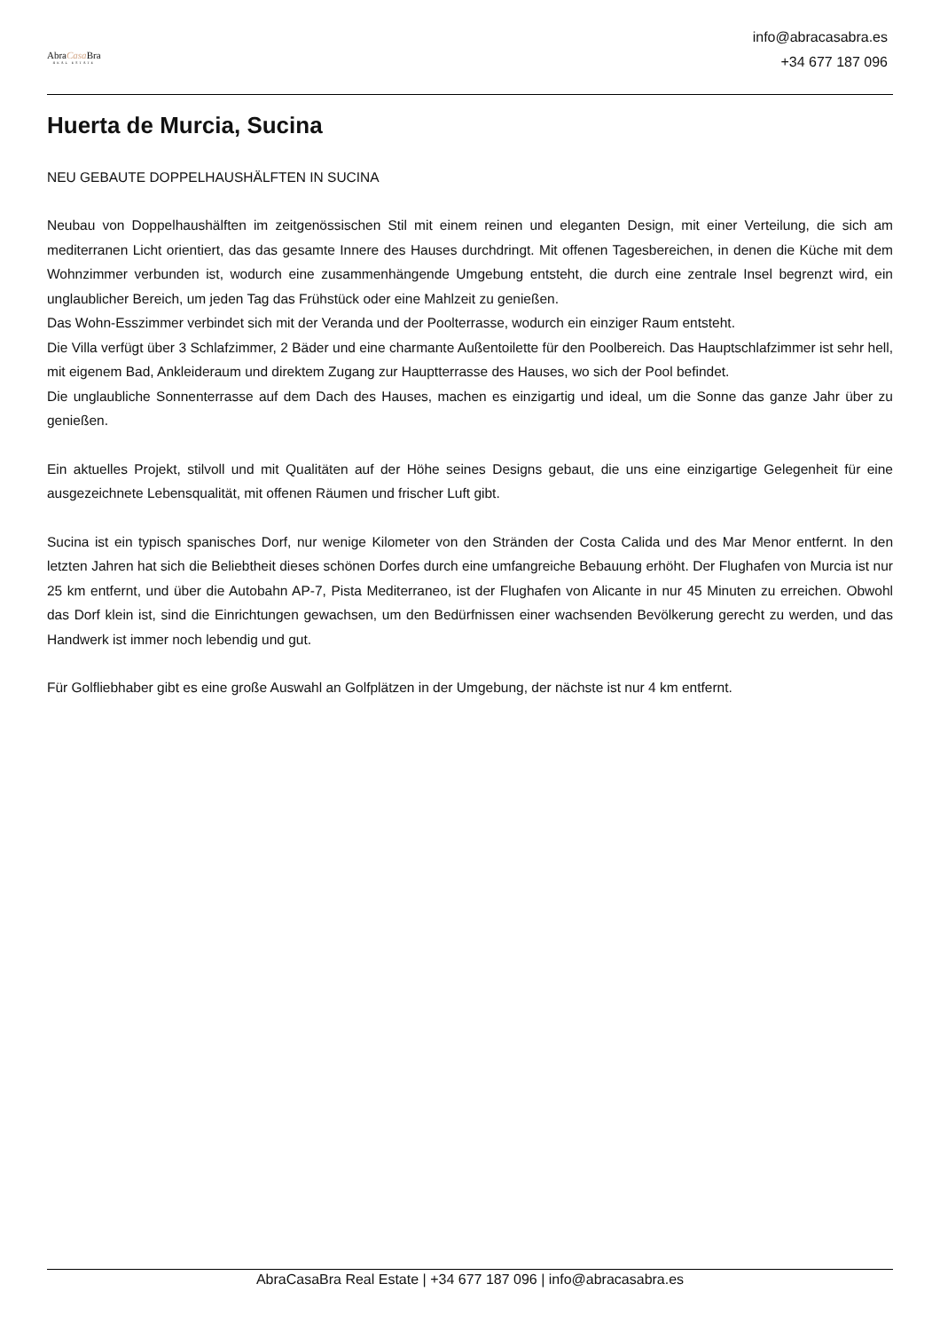AbraCasa Bra
REAL ESTATE
info@abracasabra.es
+34 677 187 096
Huerta de Murcia, Sucina
NEU GEBAUTE DOPPELHAUSHÄLFTEN IN SUCINA
Neubau von Doppelhaushälften im zeitgenössischen Stil mit einem reinen und eleganten Design, mit einer Verteilung, die sich am mediterranen Licht orientiert, das das gesamte Innere des Hauses durchdringt. Mit offenen Tagesbereichen, in denen die Küche mit dem Wohnzimmer verbunden ist, wodurch eine zusammenhängende Umgebung entsteht, die durch eine zentrale Insel begrenzt wird, ein unglaublicher Bereich, um jeden Tag das Frühstück oder eine Mahlzeit zu genießen.
Das Wohn-Esszimmer verbindet sich mit der Veranda und der Poolterrasse, wodurch ein einziger Raum entsteht.
Die Villa verfügt über 3 Schlafzimmer, 2 Bäder und eine charmante Außentoilette für den Poolbereich. Das Hauptschlafzimmer ist sehr hell, mit eigenem Bad, Ankleideraum und direktem Zugang zur Hauptterrasse des Hauses, wo sich der Pool befindet.
Die unglaubliche Sonnenterrasse auf dem Dach des Hauses, machen es einzigartig und ideal, um die Sonne das ganze Jahr über zu genießen.
Ein aktuelles Projekt, stilvoll und mit Qualitäten auf der Höhe seines Designs gebaut, die uns eine einzigartige Gelegenheit für eine ausgezeichnete Lebensqualität, mit offenen Räumen und frischer Luft gibt.
Sucina ist ein typisch spanisches Dorf, nur wenige Kilometer von den Stränden der Costa Calida und des Mar Menor entfernt. In den letzten Jahren hat sich die Beliebtheit dieses schönen Dorfes durch eine umfangreiche Bebauung erhöht. Der Flughafen von Murcia ist nur 25 km entfernt, und über die Autobahn AP-7, Pista Mediterraneo, ist der Flughafen von Alicante in nur 45 Minuten zu erreichen. Obwohl das Dorf klein ist, sind die Einrichtungen gewachsen, um den Bedürfnissen einer wachsenden Bevölkerung gerecht zu werden, und das Handwerk ist immer noch lebendig und gut.
Für Golfliebhaber gibt es eine große Auswahl an Golfplätzen in der Umgebung, der nächste ist nur 4 km entfernt.
AbraCasaBra Real Estate | +34 677 187 096 | info@abracasabra.es